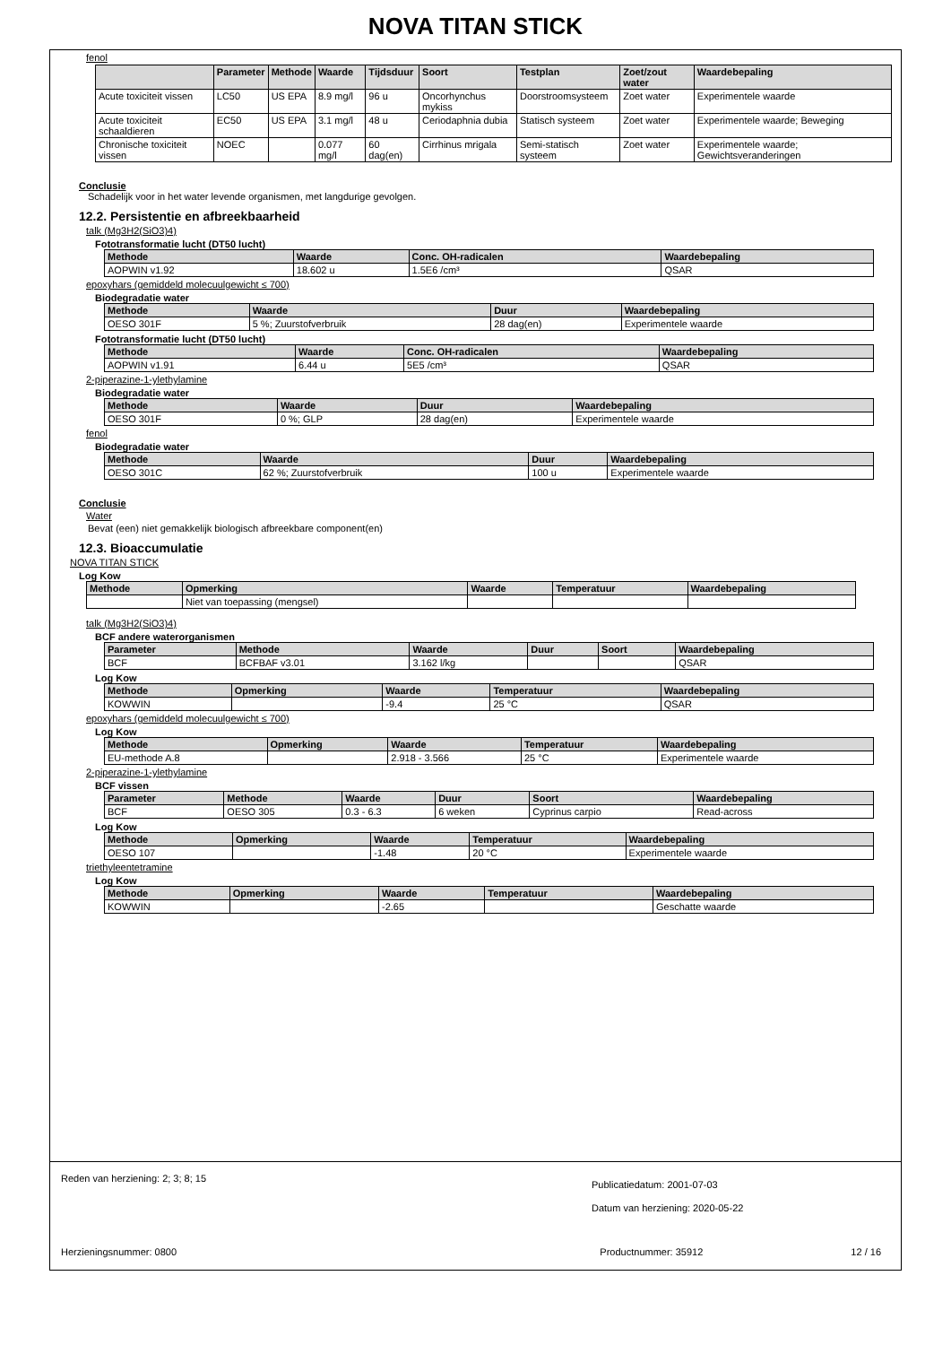NOVA TITAN STICK
fenol
| | Parameter | Methode | Waarde | Tijdsduur | Soort | Testplan | Zoet/zout water | Waardebepaling |
| --- | --- | --- | --- | --- | --- | --- | --- | --- |
| Acute toxiciteit vissen | LC50 | US EPA | 8.9 mg/l | 96 u | Oncorhynchus mykiss | Doorstroomsysteem | Zoet water | Experimentele waarde |
| Acute toxiciteit schaaldieren | EC50 | US EPA | 3.1 mg/l | 48 u | Ceriodaphnia dubia | Statisch systeem | Zoet water | Experimentele waarde; Beweging |
| Chronische toxiciteit vissen | NOEC | | 0.077 mg/l | 60 dag(en) | Cirrhinus mrigala | Semi-statisch systeem | Zoet water | Experimentele waarde; Gewichtsveranderingen |
Conclusie
Schadelijk voor in het water levende organismen, met langdurige gevolgen.
12.2. Persistentie en afbreekbaarheid
talk (Mg3H2(SiO3)4)
Fototransformatie lucht (DT50 lucht)
| Methode | Waarde | Conc. OH-radicalen | Waardebepaling |
| --- | --- | --- | --- |
| AOPWIN v1.92 | 18.602 u | 1.5E6 /cm³ | QSAR |
epoxyhars (gemiddeld molecuulgewicht ≤ 700)
Biodegradatie water
| Methode | Waarde | Duur | Waardebepaling |
| --- | --- | --- | --- |
| OESO 301F | 5 %; Zuurstofverbruik | 28 dag(en) | Experimentele waarde |
Fototransformatie lucht (DT50 lucht)
| Methode | Waarde | Conc. OH-radicalen | Waardebepaling |
| --- | --- | --- | --- |
| AOPWIN v1.91 | 6.44 u | 5E5 /cm³ | QSAR |
2-piperazine-1-ylethylamine
Biodegradatie water
| Methode | Waarde | Duur | Waardebepaling |
| --- | --- | --- | --- |
| OESO 301F | 0 %; GLP | 28 dag(en) | Experimentele waarde |
fenol
Biodegradatie water
| Methode | Waarde | Duur | Waardebepaling |
| --- | --- | --- | --- |
| OESO 301C | 62 %; Zuurstofverbruik | 100 u | Experimentele waarde |
Conclusie
Water
Bevat (een) niet gemakkelijk biologisch afbreekbare component(en)
12.3. Bioaccumulatie
NOVA TITAN STICK
Log Kow
| Methode | Opmerking | Waarde | Temperatuur | Waardebepaling |
| --- | --- | --- | --- | --- |
| | Niet van toepassing (mengsel) | | | |
talk (Mg3H2(SiO3)4)
BCF andere waterorganismen
| Parameter | Methode | Waarde | Duur | Soort | Waardebepaling |
| --- | --- | --- | --- | --- | --- |
| BCF | BCFBAF v3.01 | 3.162 l/kg | | | QSAR |
Log Kow
| Methode | Opmerking | Waarde | Temperatuur | Waardebepaling |
| --- | --- | --- | --- | --- |
| KOWWIN | | -9.4 | 25 °C | QSAR |
epoxyhars (gemiddeld molecuulgewicht ≤ 700)
Log Kow
| Methode | Opmerking | Waarde | Temperatuur | Waardebepaling |
| --- | --- | --- | --- | --- |
| EU-methode A.8 | | 2.918 - 3.566 | 25 °C | Experimentele waarde |
2-piperazine-1-ylethylamine
BCF vissen
| Parameter | Methode | Waarde | Duur | Soort | Waardebepaling |
| --- | --- | --- | --- | --- | --- |
| BCF | OESO 305 | 0.3 - 6.3 | 6 weken | Cyprinus carpio | Read-across |
Log Kow
| Methode | Opmerking | Waarde | Temperatuur | Waardebepaling |
| --- | --- | --- | --- | --- |
| OESO 107 | | -1.48 | 20 °C | Experimentele waarde |
triethyleentetramine
Log Kow
| Methode | Opmerking | Waarde | Temperatuur | Waardebepaling |
| --- | --- | --- | --- | --- |
| KOWWIN | | -2.65 | | Geschatte waarde |
Reden van herziening: 2; 3; 8; 15
Publicatiedatum: 2001-07-03
Datum van herziening: 2020-05-22
Herzieningsnummer: 0800 Productnummer: 35912 12 / 16